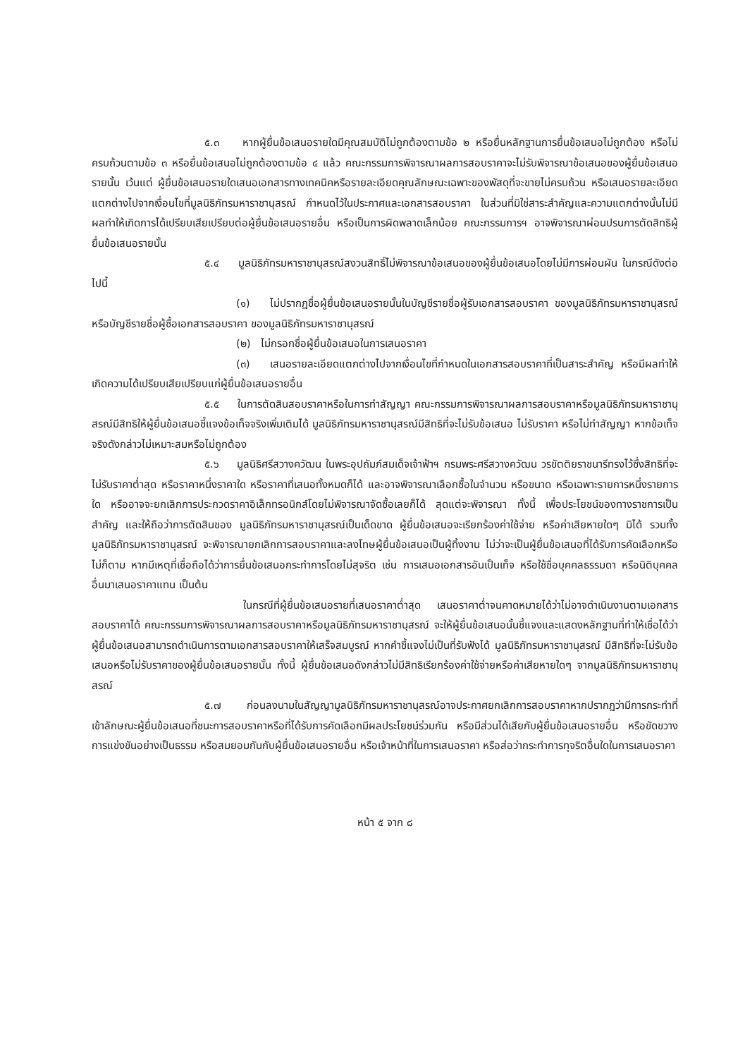๕.๓ หากผู้ยื่นข้อเสนอรายใดมีคุณสมบัติไม่ถูกต้องตามข้อ ๒ หรือยื่นหลักฐานการยื่นข้อเสนอไม่ถูกต้อง หรือไม่ครบถ้วนตามข้อ ๓ หรือยื่นข้อเสนอไม่ถูกต้องตามข้อ ๔ แล้ว คณะกรรมการพิจารณาผลการสอบราคาจะไม่รับพิจารณาข้อเสนอของผู้ยื่นข้อเสนอรายนั้น เว้นแต่ ผู้ยื่นข้อเสนอรายใดเสนอเอกสารทางเทคนิคหรือรายละเอียดคุณลักษณะเฉพาะของพัสดุที่จะขายไม่ครบถ้วน หรือเสนอรายละเอียดแตกต่างไปจากเงื่อนไขที่มูลนิธิภัทรมหาราชานุสรณ์ กำหนดไว้ในประกาศและเอกสารสอบราคา ในส่วนที่มิใช่สาระสำคัญและความแตกต่างนั้นไม่มีผลทำให้เกิดการได้เปรียบเสียเปรียบต่อผู้ยื่นข้อเสนอรายอื่น หรือเป็นการผิดพลาดเล็กน้อย คณะกรรมการฯ อาจพิจารณาผ่อนปรนการตัดสิทธิผู้ยื่นข้อเสนอรายนั้น
๕.๔ มูลนิธิภัทรมหาราชานุสรณ์สงวนสิทธิ์ไม่พิจารณาข้อเสนอของผู้ยื่นข้อเสนอโดยไม่มีการผ่อนผัน ในกรณีดังต่อไปนี้
(๑) ไม่ปรากฏชื่อผู้ยื่นข้อเสนอรายนั้นในบัญชีรายชื่อผู้รับเอกสารสอบราคา ของมูลนิธิภัทรมหาราชานุสรณ์ หรือบัญชีรายชื่อผู้ซื้อเอกสารสอบราคา ของมูลนิธิภัทรมหาราชานุสรณ์
(๒) ไม่กรอกชื่อผู้ยื่นข้อเสนอในการเสนอราคา
(๓) เสนอรายละเอียดแตกต่างไปจากเงื่อนไขที่กำหนดในเอกสารสอบราคาที่เป็นสาระสำคัญ หรือมีผลทำให้เกิดความได้เปรียบเสียเปรียบแก่ผู้ยื่นข้อเสนอรายอื่น
๕.๕ ในการตัดสินสอบราคาหรือในการทำสัญญา คณะกรรมการพิจารณาผลการสอบราคาหรือมูลนิธิภัทรมหาราชานุสรณ์มีสิทธิให้ผู้ยื่นข้อเสนอชี้แจงข้อเท็จจริงเพิ่มเติมได้ มูลนิธิภัทรมหาราชานุสรณ์มีสิทธิที่จะไม่รับข้อเสนอ ไม่รับราคา หรือไม่ทำสัญญา หากข้อเท็จจริงดังกล่าวไม่เหมาะสมหรือไม่ถูกต้อง
๕.๖ มูลนิธิศรีสวางควัฒน ในพระอุปถัมภ์สมเด็จเจ้าฟ้าฯ กรมพระศรีสวางควัฒน วรขัตติยราชนารีทรงไว้ซึ่งสิทธิที่จะไม่รับราคาต่ำสุด หรือราคาหนึ่งราคาใด หรือราคาที่เสนอทั้งหมดก็ได้ และอาจพิจารณาเลือกซื้อในจำนวน หรือขนาด หรือเฉพาะรายการหนึ่งรายการใด หรืออาจจะยกเลิกการประกวดราคาอิเล็กทรอนิกส์โดยไม่พิจารณาจัดซื้อเลยก็ได้ สุดแต่จะพิจารณา ทั้งนี้ เพื่อประโยชน์ของทางราชการเป็นสำคัญ และให้ถือว่าการตัดสินของ มูลนิธิภัทรมหาราชานุสรณ์เป็นเด็ดขาด ผู้ยื่นข้อเสนอจะเรียกร้องค่าใช้จ่าย หรือค่าเสียหายใดๆ มิได้ รวมทั้งมูลนิธิภัทรมหาราชานุสรณ์ จะพิจารณายกเลิกการสอบราคาและลงโทษผู้ยื่นข้อเสนอเป็นผู้ทิ้งงาน ไม่ว่าจะเป็นผู้ยื่นข้อเสนอที่ได้รับการคัดเลือกหรือไม่ก็ตาม หากมีเหตุที่เชื่อถือได้ว่าการยื่นข้อเสนอกระทำการโดยไม่สุจริต เช่น การเสนอเอกสารอันเป็นเท็จ หรือใช้ชื่อบุคคลธรรมดา หรือนิติบุคคลอื่นมาเสนอราคาแทน เป็นต้น
ในกรณีที่ผู้ยื่นข้อเสนอรายที่เสนอราคาต่ำสุด เสนอราคาต่ำจนคาดหมายได้ว่าไม่อาจดำเนินงานตามเอกสารสอบราคาได้ คณะกรรมการพิจารณาผลการสอบราคาหรือมูลนิธิภัทรมหาราชานุสรณ์ จะให้ผู้ยื่นข้อเสนอนั้นชี้แจงและแสดงหลักฐานที่ทำให้เชื่อได้ว่า ผู้ยื่นข้อเสนอสามารถดำเนินการตามเอกสารสอบราคาให้เสร็จสมบูรณ์ หากคำชี้แจงไม่เป็นที่รับฟังได้ มูลนิธิภัทรมหาราชานุสรณ์ มีสิทธิที่จะไม่รับข้อเสนอหรือไม่รับราคาของผู้ยื่นข้อเสนอรายนั้น ทั้งนี้ ผู้ยื่นข้อเสนอดังกล่าวไม่มีสิทธิเรียกร้องค่าใช้จ่ายหรือค่าเสียหายใดๆ จากมูลนิธิภัทรมหาราชานุสรณ์
๕.๗ ก่อนลงนามในสัญญามูลนิธิภัทรมหาราชานุสรณ์อาจประกาศยกเลิกการสอบราคาหากปรากฏว่ามีการกระทำที่เข้าลักษณะผู้ยื่นข้อเสนอที่ชนะการสอบราคาหรือที่ได้รับการคัดเลือกมีผลประโยชน์ร่วมกัน หรือมีส่วนได้เสียกับผู้ยื่นข้อเสนอรายอื่น หรือขัดขวางการแข่งขันอย่างเป็นธรรม หรือสมยอมกันกับผู้ยื่นข้อเสนอรายอื่น หรือเจ้าหน้าที่ในการเสนอราคา หรือส่อว่ากระทำการทุจริตอื่นใดในการเสนอราคา
หน้า ๕ จาก ๘